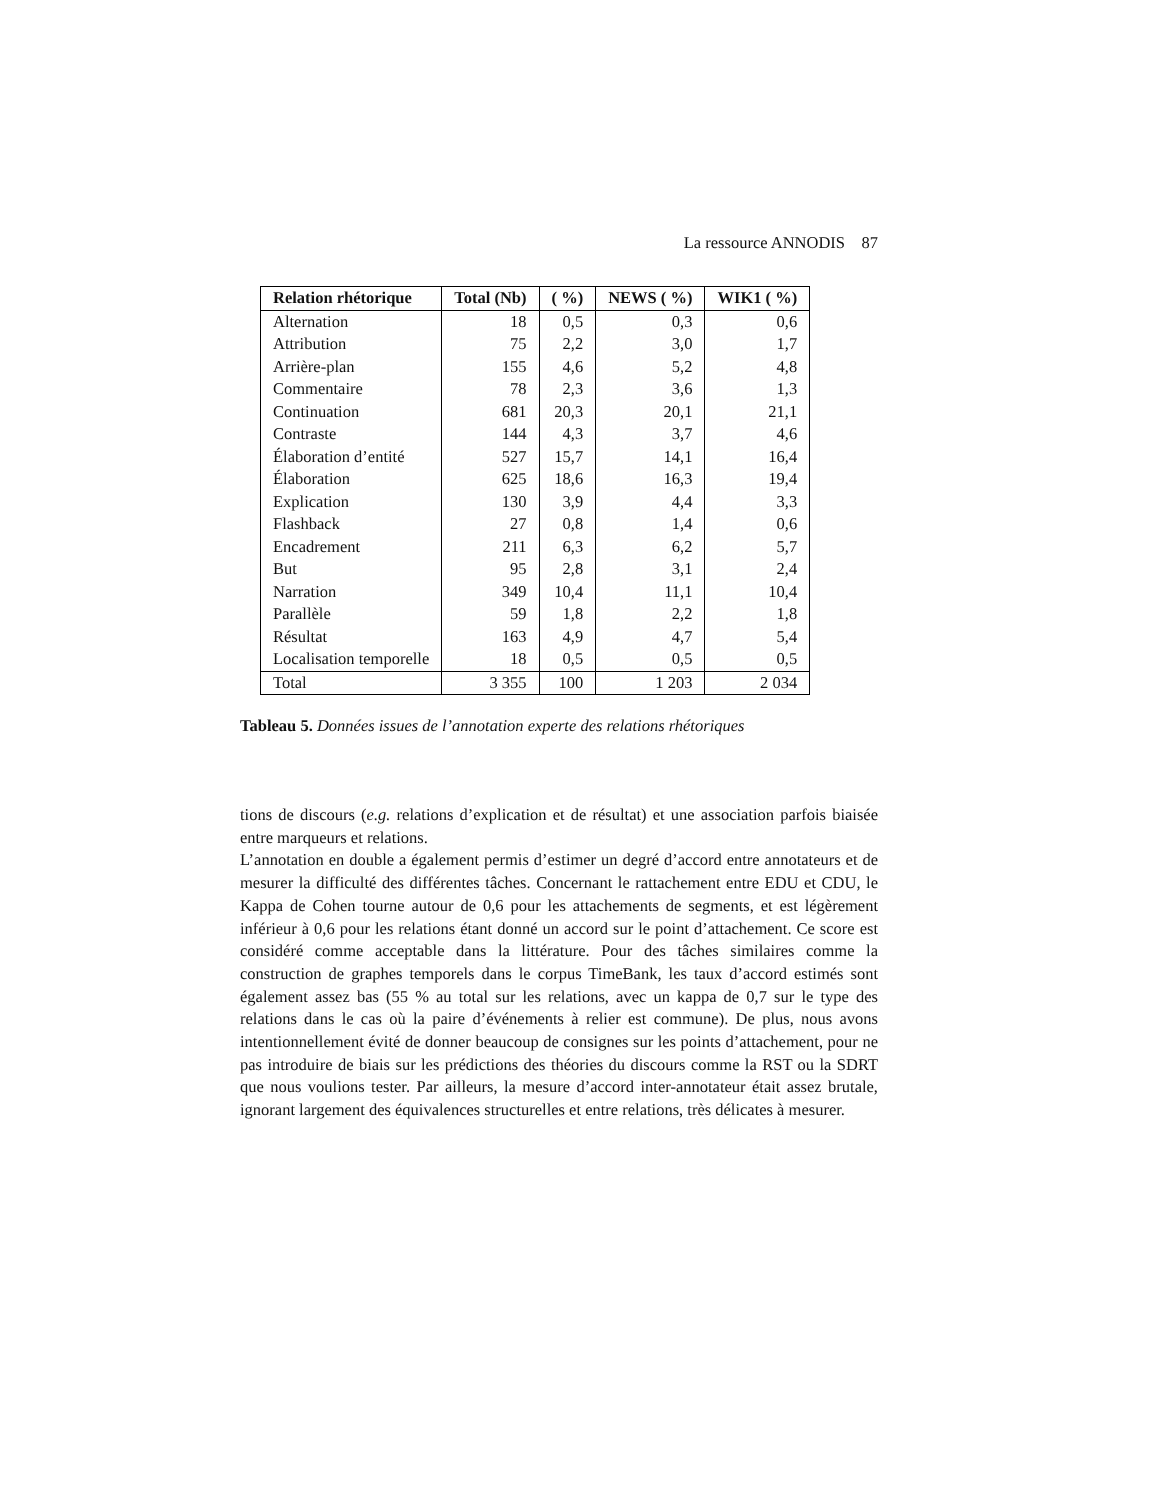La ressource ANNODIS 87
| Relation rhétorique | Total (Nb) | ( %) | NEWS ( %) | WIK1 ( %) |
| --- | --- | --- | --- | --- |
| Alternation | 18 | 0,5 | 0,3 | 0,6 |
| Attribution | 75 | 2,2 | 3,0 | 1,7 |
| Arrière-plan | 155 | 4,6 | 5,2 | 4,8 |
| Commentaire | 78 | 2,3 | 3,6 | 1,3 |
| Continuation | 681 | 20,3 | 20,1 | 21,1 |
| Contraste | 144 | 4,3 | 3,7 | 4,6 |
| Élaboration d’entité | 527 | 15,7 | 14,1 | 16,4 |
| Élaboration | 625 | 18,6 | 16,3 | 19,4 |
| Explication | 130 | 3,9 | 4,4 | 3,3 |
| Flashback | 27 | 0,8 | 1,4 | 0,6 |
| Encadrement | 211 | 6,3 | 6,2 | 5,7 |
| But | 95 | 2,8 | 3,1 | 2,4 |
| Narration | 349 | 10,4 | 11,1 | 10,4 |
| Parallèle | 59 | 1,8 | 2,2 | 1,8 |
| Résultat | 163 | 4,9 | 4,7 | 5,4 |
| Localisation temporelle | 18 | 0,5 | 0,5 | 0,5 |
| Total | 3 355 | 100 | 1 203 | 2 034 |
Tableau 5. Données issues de l’annotation experte des relations rhétoriques
tions de discours (e.g. relations d’explication et de résultat) et une association parfois biaisée entre marqueurs et relations.
L’annotation en double a également permis d’estimer un degré d’accord entre annotateurs et de mesurer la difficulté des différentes tâches. Concernant le rattachement entre EDU et CDU, le Kappa de Cohen tourne autour de 0,6 pour les attachements de segments, et est légèrement inférieur à 0,6 pour les relations étant donné un accord sur le point d’attachement. Ce score est considéré comme acceptable dans la littérature. Pour des tâches similaires comme la construction de graphes temporels dans le corpus TimeBank, les taux d’accord estimés sont également assez bas (55 % au total sur les relations, avec un kappa de 0,7 sur le type des relations dans le cas où la paire d’événements à relier est commune). De plus, nous avons intentionnellement évité de donner beaucoup de consignes sur les points d’attachement, pour ne pas introduire de biais sur les prédictions des théories du discours comme la RST ou la SDRT que nous voulions tester. Par ailleurs, la mesure d’accord inter-annotateur était assez brutale, ignorant largement des équivalences structurelles et entre relations, très délicates à mesurer.